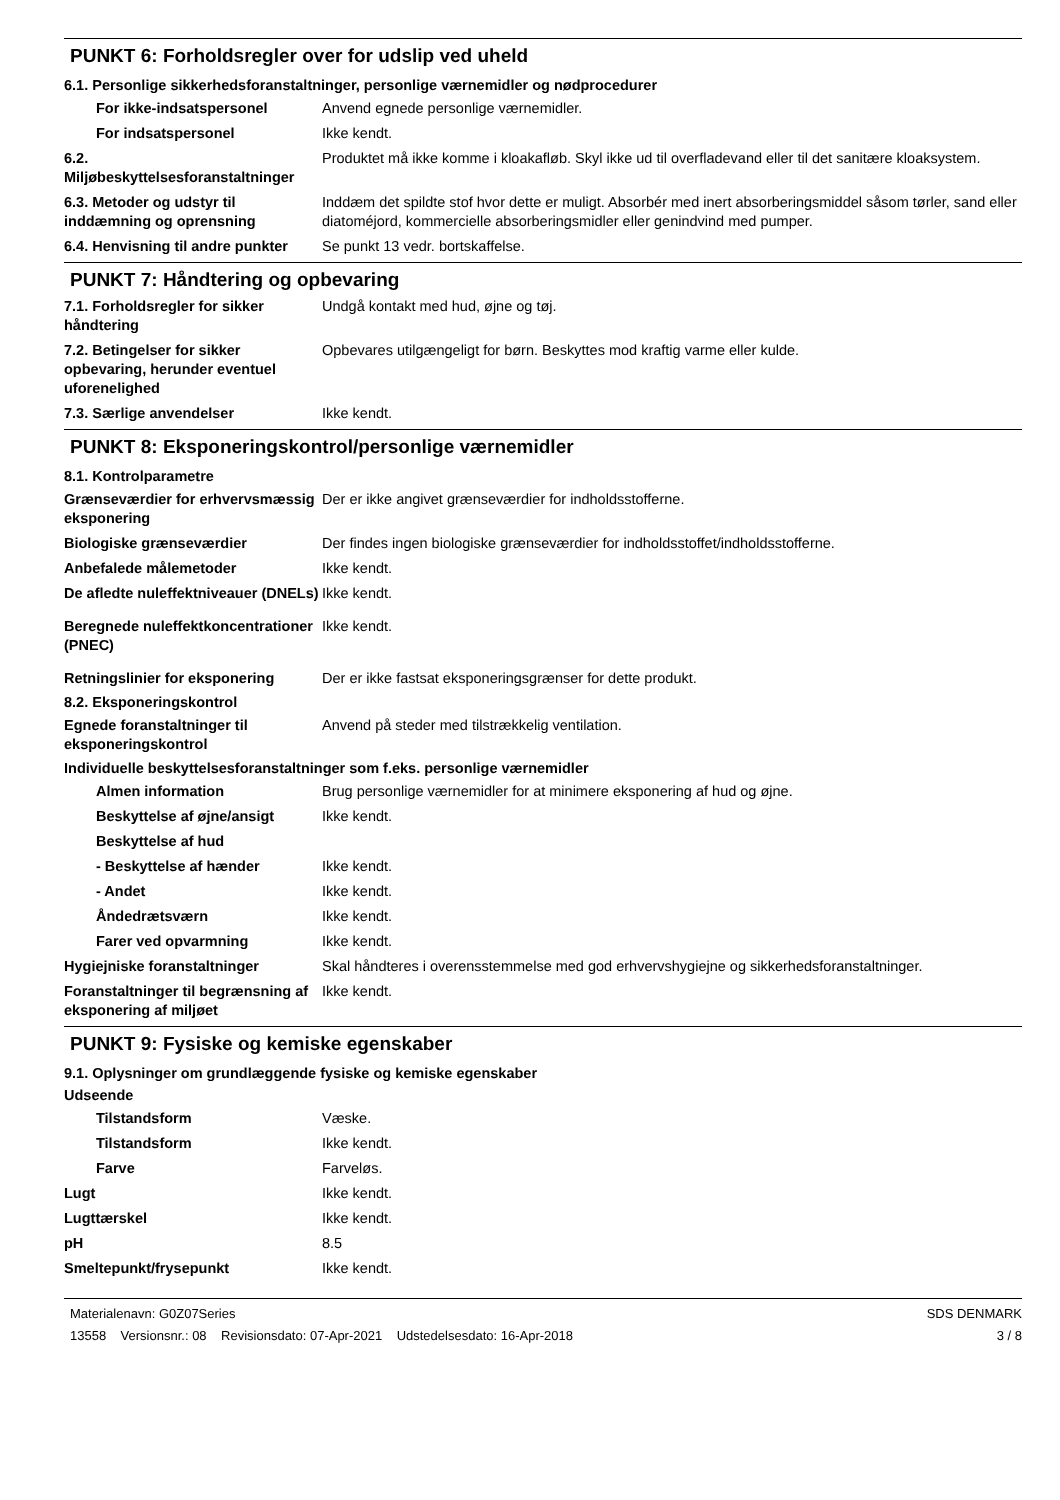PUNKT 6: Forholdsregler over for udslip ved uheld
6.1. Personlige sikkerhedsforanstaltninger, personlige værnemidler og nødprocedurer
For ikke-indsatspersonel Anvend egnede personlige værnemidler.
For indsatspersonel Ikke kendt.
6.2. Miljøbeskyttelsesforanstaltninger
Produktet må ikke komme i kloakafløb. Skyl ikke ud til overfladevand eller til det sanitære kloaksystem.
6.3. Metoder og udstyr til inddæmning og oprensning
Inddæm det spildte stof hvor dette er muligt. Absorbér med inert absorberingsmiddel såsom tørler, sand eller diatoméjord, kommercielle absorberingsmidler eller genindvind med pumper.
6.4. Henvisning til andre punkter
Se punkt 13 vedr. bortskaffelse.
PUNKT 7: Håndtering og opbevaring
7.1. Forholdsregler for sikker håndtering
Undgå kontakt med hud, øjne og tøj.
7.2. Betingelser for sikker opbevaring, herunder eventuel uforenelighed
Opbevares utilgængeligt for børn. Beskyttes mod kraftig varme eller kulde.
7.3. Særlige anvendelser Ikke kendt.
PUNKT 8: Eksponeringskontrol/personlige værnemidler
8.1. Kontrolparametre
Grænseværdier for erhvervsmæssig eksponering
Der er ikke angivet grænseværdier for indholdsstofferne.
Biologiske grænseværdier Der findes ingen biologiske grænseværdier for indholdsstoffet/indholdsstofferne.
Anbefalede målemetoder Ikke kendt.
De afledte nuleffektniveauer (DNELs)
Ikke kendt.
Beregnede nuleffektkoncentrationer (PNEC)
Ikke kendt.
Retningslinier for eksponering
Der er ikke fastsat eksponeringsgrænser for dette produkt.
8.2. Eksponeringskontrol
Egnede foranstaltninger til eksponeringskontrol
Anvend på steder med tilstrækkelig ventilation.
Individuelle beskyttelsesforanstaltninger som f.eks. personlige værnemidler
Almen information Brug personlige værnemidler for at minimere eksponering af hud og øjne.
Beskyttelse af øjne/ansigt
Ikke kendt.
Beskyttelse af hud
- Beskyttelse af hænder Ikke kendt.
- Andet Ikke kendt.
Åndedrætsværn Ikke kendt.
Farer ved opvarmning Ikke kendt.
Hygiejniske foranstaltninger Skal håndteres i overensstemmelse med god erhvervshygiejne og sikkerhedsforanstaltninger.
Foranstaltninger til begrænsning af eksponering af miljøet
Ikke kendt.
PUNKT 9: Fysiske og kemiske egenskaber
9.1. Oplysninger om grundlæggende fysiske og kemiske egenskaber
Udseende
Tilstandsform Væske.
Tilstandsform Ikke kendt.
Farve Farveløs.
Lugt Ikke kendt.
Lugttærskel Ikke kendt.
pH 8.5
Smeltepunkt/frysepunkt Ikke kendt.
Materialenavn: G0Z07Series
13558 Versionsnr.: 08 Revisionsdato: 07-Apr-2021 Udstedelsesdato: 16-Apr-2018
SDS DENMARK
3 / 8